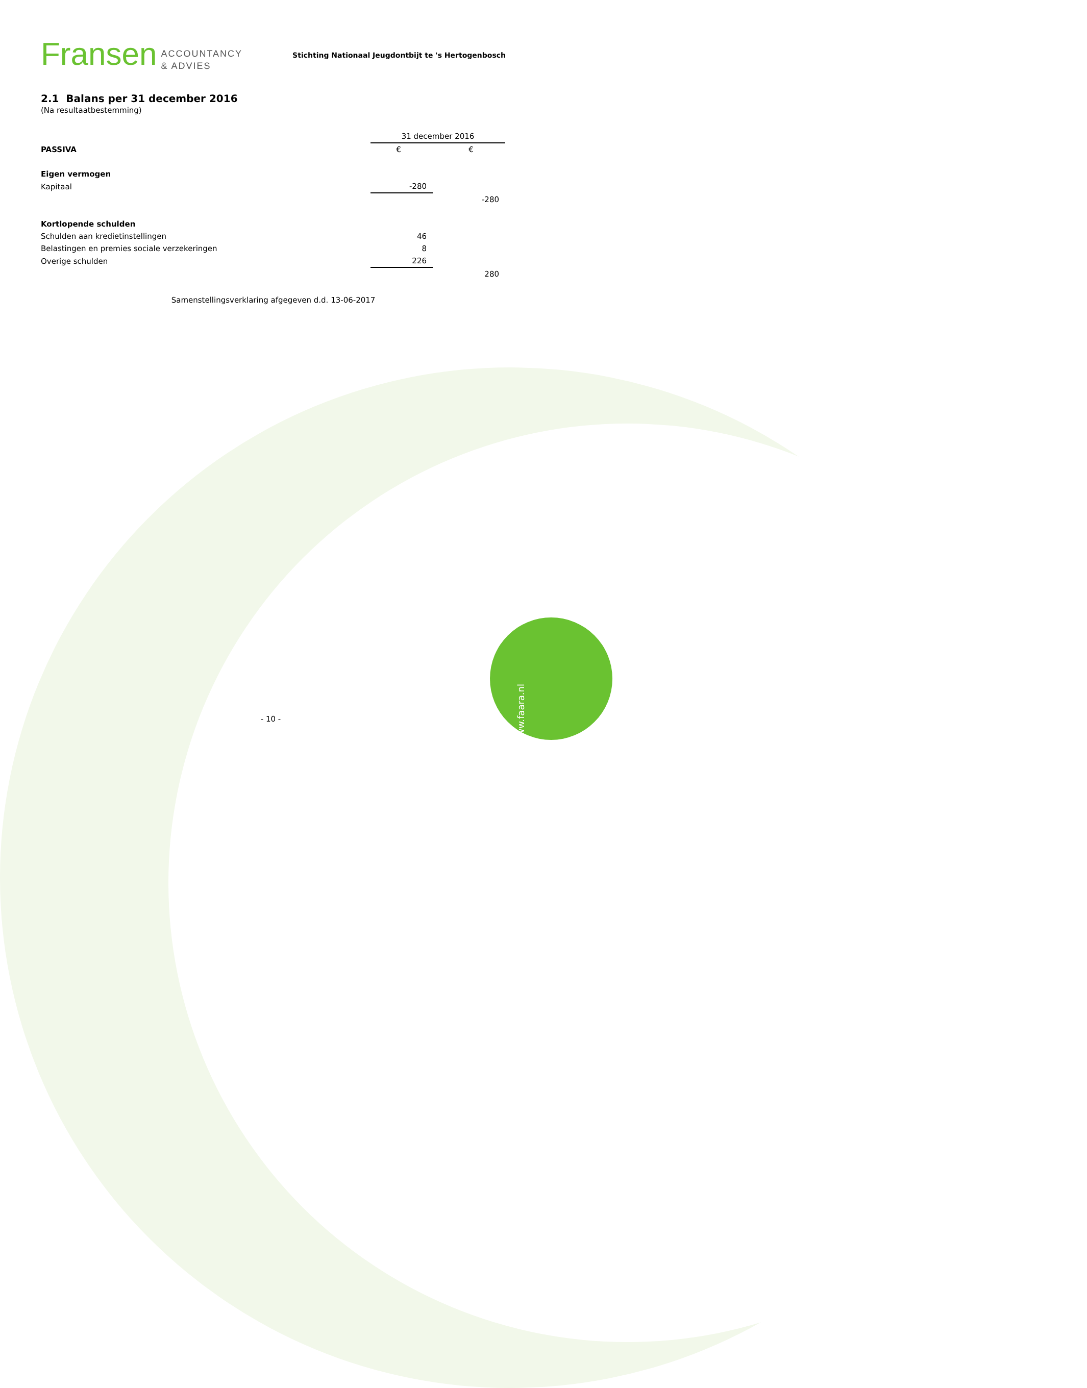Fransen ACCOUNTANCY
& ADVIES
Stichting Nationaal Jeugdontbijt te 's Hertogenbosch
2.1 Balans per 31 december 2016
(Na resultaatbestemming)
| | 31 december 2016 | | |
| PASSIVA | € | | € |
| Eigen vermogen | | | |
| Kapitaal | -280 | | |
| | | | -280 |
| Kortlopende schulden | | | |
| Schulden aan kredietinstellingen | 46 | | |
| Belastingen en premies sociale verzekeringen | 8 | | |
| Overige schulden | 226 | | |
| | | | 280 |
Samenstellingsverklaring afgegeven d.d. 13-06-2017
- 10 -
www.faara.nl